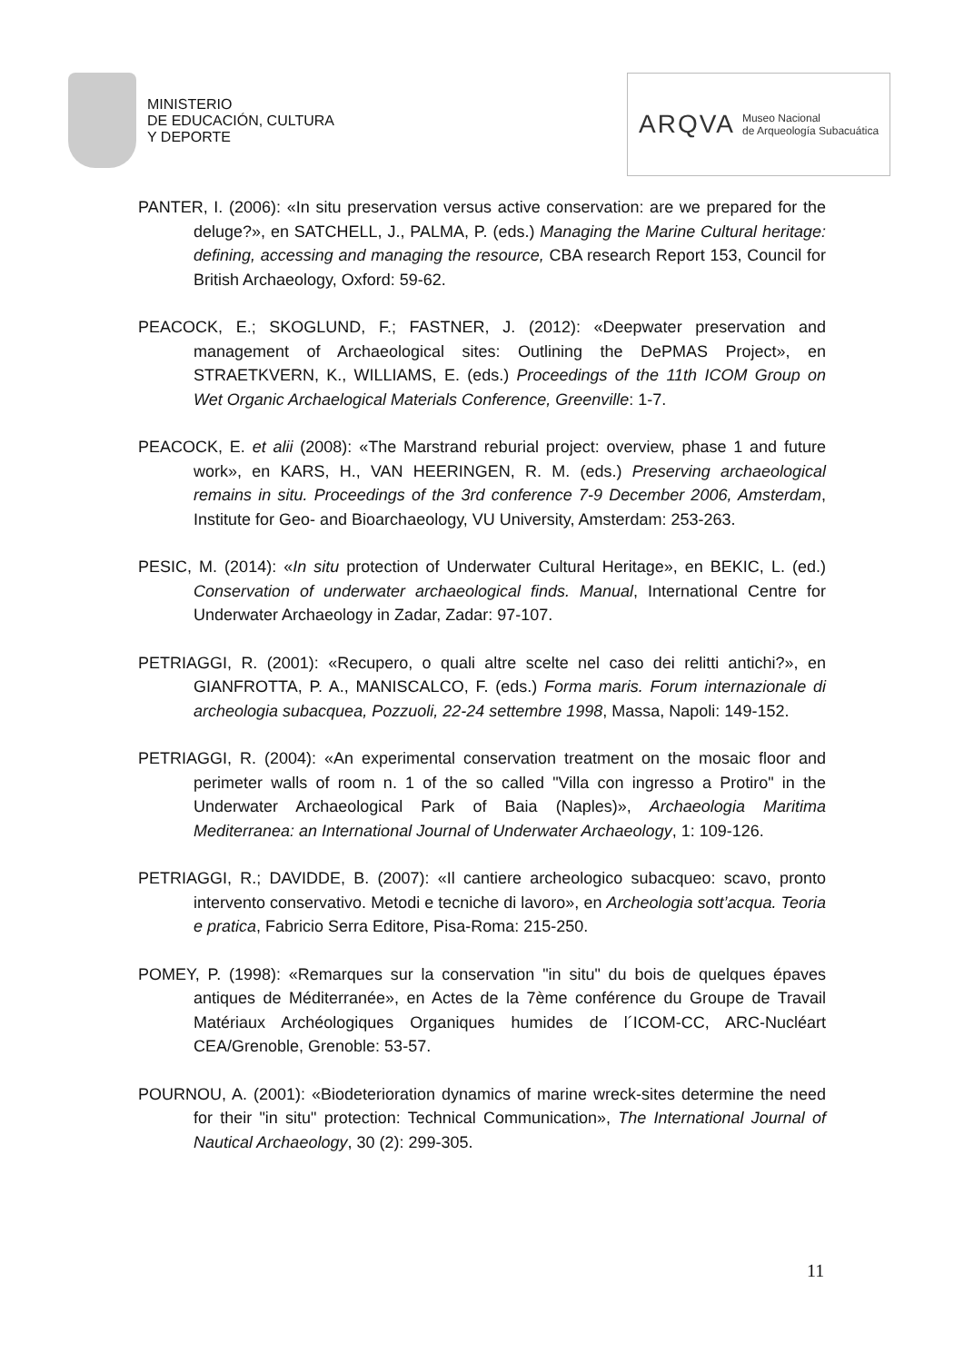MINISTERIO
DE EDUCACIÓN, CULTURA
Y DEPORTE
ARQVA Museo Nacional
de Arqueología Subacuática
PANTER, I. (2006): «In situ preservation versus active conservation: are we prepared for the deluge?», en SATCHELL, J., PALMA, P. (eds.) Managing the Marine Cultural heritage: defining, accessing and managing the resource, CBA research Report 153, Council for British Archaeology, Oxford: 59-62.
PEACOCK, E.; SKOGLUND, F.; FASTNER, J. (2012): «Deepwater preservation and management of Archaeological sites: Outlining the DePMAS Project», en STRAETKVERN, K., WILLIAMS, E. (eds.) Proceedings of the 11th ICOM Group on Wet Organic Archaelogical Materials Conference, Greenville: 1-7.
PEACOCK, E. et alii (2008): «The Marstrand reburial project: overview, phase 1 and future work», en KARS, H., VAN HEERINGEN, R. M. (eds.) Preserving archaeological remains in situ. Proceedings of the 3rd conference 7-9 December 2006, Amsterdam, Institute for Geo- and Bioarchaeology, VU University, Amsterdam: 253-263.
PESIC, M. (2014): «In situ protection of Underwater Cultural Heritage», en BEKIC, L. (ed.) Conservation of underwater archaeological finds. Manual, International Centre for Underwater Archaeology in Zadar, Zadar: 97-107.
PETRIAGGI, R. (2001): «Recupero, o quali altre scelte nel caso dei relitti antichi?», en GIANFROTTA, P. A., MANISCALCO, F. (eds.) Forma maris. Forum internazionale di archeologia subacquea, Pozzuoli, 22-24 settembre 1998, Massa, Napoli: 149-152.
PETRIAGGI, R. (2004): «An experimental conservation treatment on the mosaic floor and perimeter walls of room n. 1 of the so called "Villa con ingresso a Protiro" in the Underwater Archaeological Park of Baia (Naples)», Archaeologia Maritima Mediterranea: an International Journal of Underwater Archaeology, 1: 109-126.
PETRIAGGI, R.; DAVIDDE, B. (2007): «Il cantiere archeologico subacqueo: scavo, pronto intervento conservativo. Metodi e tecniche di lavoro», en Archeologia sott’acqua. Teoria e pratica, Fabricio Serra Editore, Pisa-Roma: 215-250.
POMEY, P. (1998): «Remarques sur la conservation "in situ" du bois de quelques épaves antiques de Méditerranée», en Actes de la 7ème conférence du Groupe de Travail Matériaux Archéologiques Organiques humides de l´ICOM-CC, ARC-Nucléart CEA/Grenoble, Grenoble: 53-57.
POURNOU, A. (2001): «Biodeterioration dynamics of marine wreck-sites determine the need for their "in situ" protection: Technical Communication», The International Journal of Nautical Archaeology, 30 (2): 299-305.
11